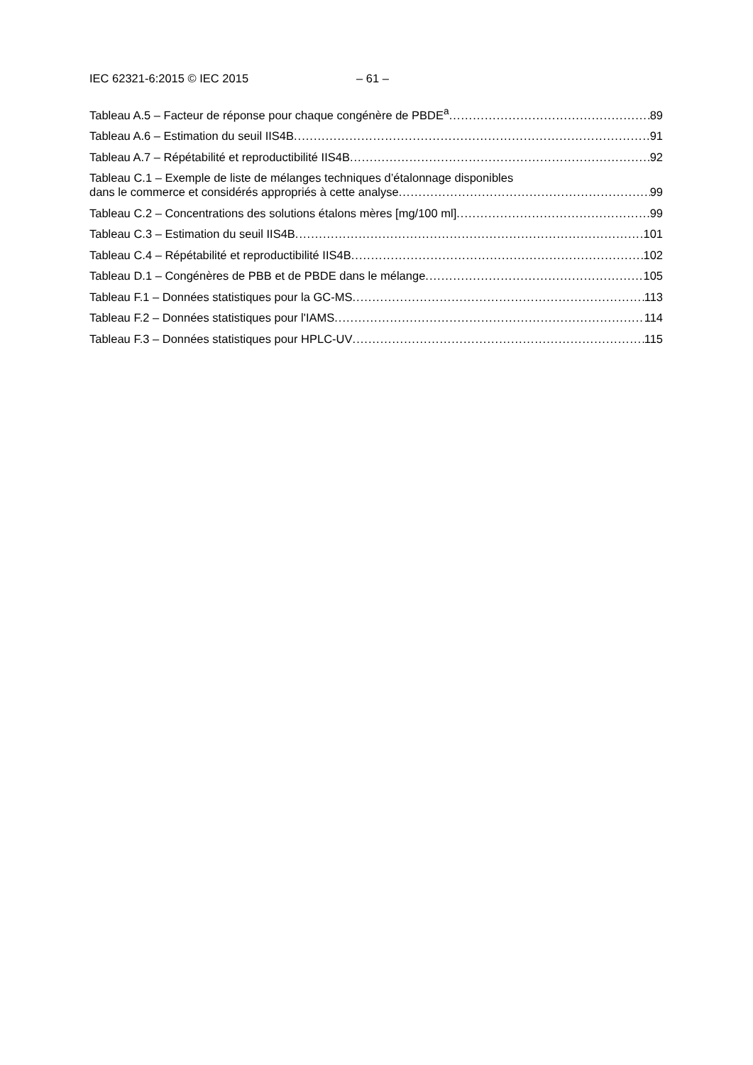IEC 62321-6:2015 © IEC 2015 – 61 –
Tableau A.5 – Facteur de réponse pour chaque congénère de PBDE<sup>a</sup> 89
Tableau A.6 – Estimation du seuil IIS4B 91
Tableau A.7 – Répétabilité et reproductibilité IIS4B 92
Tableau C.1 – Exemple de liste de mélanges techniques d’étalonnage disponibles
dans le commerce et considérés appropriés à cette analyse 99
Tableau C.2 – Concentrations des solutions étalons mères [mg/100 ml] 99
Tableau C.3 – Estimation du seuil IIS4B 101
Tableau C.4 – Répétabilité et reproductibilité IIS4B 102
Tableau D.1 – Congénères de PBB et de PBDE dans le mélange 105
Tableau F.1 – Données statistiques pour la GC-MS 113
Tableau F.2 – Données statistiques pour l'IAMS 114
Tableau F.3 – Données statistiques pour HPLC-UV 115